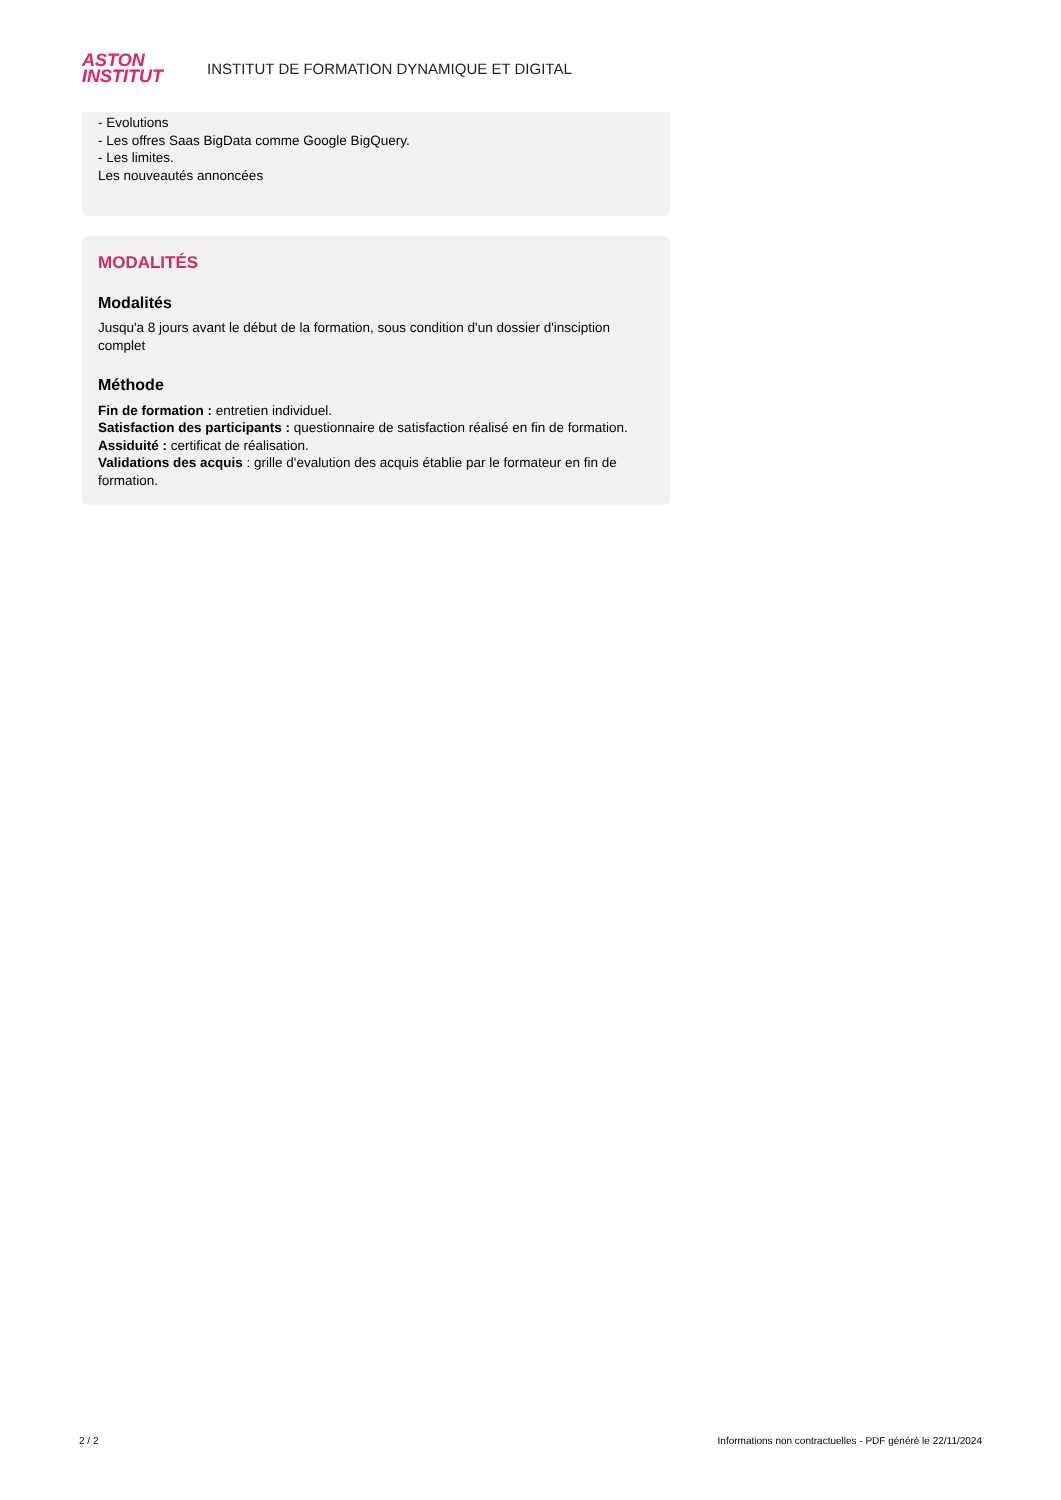ASTON
INSTITUT
INSTITUT DE FORMATION DYNAMIQUE ET DIGITAL
- Evolutions
- Les offres Saas BigData comme Google BigQuery.
- Les limites.
Les nouveautés annoncées
MODALITÉS
Modalités
Jusqu'a 8 jours avant le début de la formation, sous condition d'un dossier d'insciption complet
Méthode
Fin de formation : entretien individuel.
Satisfaction des participants : questionnaire de satisfaction réalisé en fin de formation.
Assiduité : certificat de réalisation.
Validations des acquis : grille d'evalution des acquis établie par le formateur en fin de formation.
2 / 2 Informations non contractuelles - PDF généré le 22/11/2024